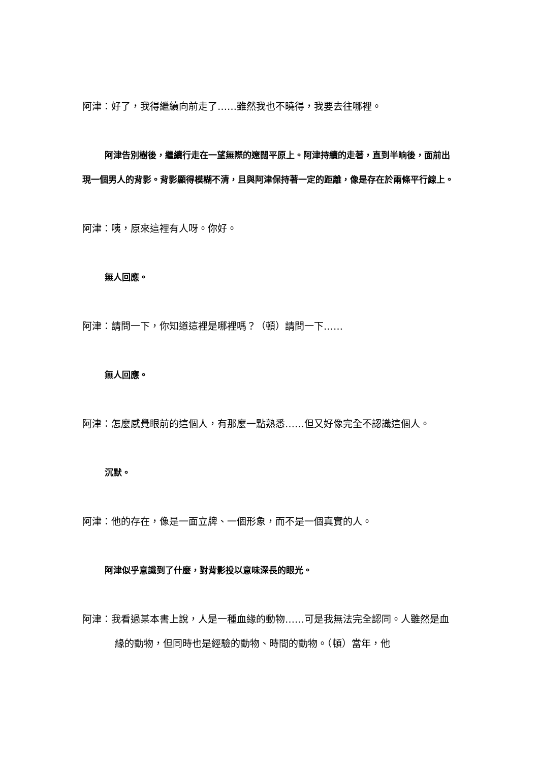阿津：好了，我得繼續向前走了……雖然我也不曉得，我要去往哪裡。
阿津告別樹後，繼續行走在一望無際的遼闊平原上。阿津持續的走著，直到半晌後，面前出現一個男人的背影。背影顯得模糊不清，且與阿津保持著一定的距離，像是存在於兩條平行線上。
阿津：咦，原來這裡有人呀。你好。
無人回應。
阿津：請問一下，你知道這裡是哪裡嗎？（頓）請問一下……
無人回應。
阿津：怎麼感覺眼前的這個人，有那麼一點熟悉……但又好像完全不認識這個人。
沉默。
阿津：他的存在，像是一面立牌、一個形象，而不是一個真實的人。
阿津似乎意識到了什麼，對背影投以意味深長的眼光。
阿津：我看過某本書上說，人是一種血緣的動物……可是我無法完全認同。人雖然是血緣的動物，但同時也是經驗的動物、時間的動物。（頓）當年，他